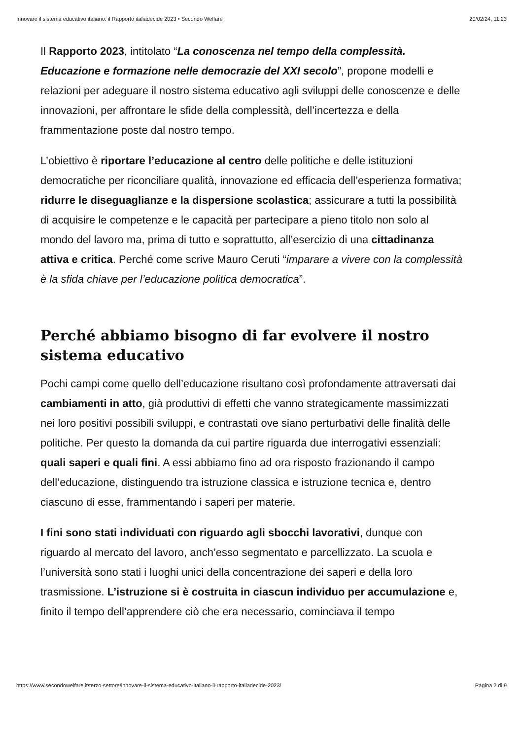Innovare il sistema educativo italiano: il Rapporto italiadecide 2023 • Secondo Welfare 20/02/24, 11:23
Il Rapporto 2023, intitolato “La conoscenza nel tempo della complessità. Educazione e formazione nelle democrazie del XXI secolo”, propone modelli e relazioni per adeguare il nostro sistema educativo agli sviluppi delle conoscenze e delle innovazioni, per affrontare le sfide della complessità, dell’incertezza e della frammentazione poste dal nostro tempo.
L’obiettivo è riportare l’educazione al centro delle politiche e delle istituzioni democratiche per riconciliare qualità, innovazione ed efficacia dell’esperienza formativa; ridurre le diseguaglianze e la dispersione scolastica; assicurare a tutti la possibilità di acquisire le competenze e le capacità per partecipare a pieno titolo non solo al mondo del lavoro ma, prima di tutto e soprattutto, all’esercizio di una cittadinanza attiva e critica. Perché come scrive Mauro Ceruti “imparare a vivere con la complessità è la sfida chiave per l’educazione politica democratica”.
Perché abbiamo bisogno di far evolvere il nostro sistema educativo
Pochi campi come quello dell’educazione risultano così profondamente attraversati dai cambiamenti in atto, già produttivi di effetti che vanno strategicamente massimizzati nei loro positivi possibili sviluppi, e contrastati ove siano perturbativi delle finalità delle politiche. Per questo la domanda da cui partire riguarda due interrogativi essenziali: quali saperi e quali fini. A essi abbiamo fino ad ora risposto frazionando il campo dell’educazione, distinguendo tra istruzione classica e istruzione tecnica e, dentro ciascuno di esse, frammentando i saperi per materie.
I fini sono stati individuati con riguardo agli sbocchi lavorativi, dunque con riguardo al mercato del lavoro, anch’esso segmentato e parcellizzato. La scuola e l’università sono stati i luoghi unici della concentrazione dei saperi e della loro trasmissione. L’istruzione si è costruita in ciascun individuo per accumulazione e, finito il tempo dell’apprendere ciò che era necessario, cominciava il tempo
https://www.secondowelfare.it/terzo-settore/innovare-il-sistema-educativo-italiano-il-rapporto-italiadecide-2023/ Pagina 2 di 9